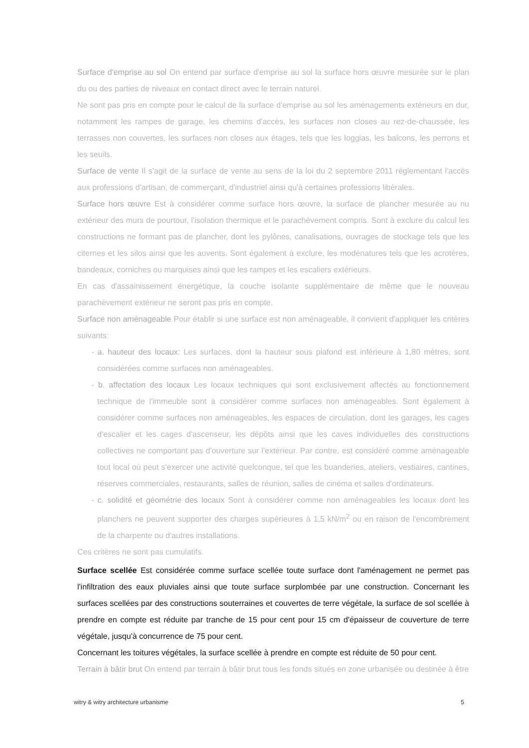Surface d'emprise au sol On entend par surface d'emprise au sol la surface hors œuvre mesurée sur le plan du ou des parties de niveaux en contact direct avec le terrain naturel.
Ne sont pas pris en compte pour le calcul de la surface d'emprise au sol les aménagements extérieurs en dur, notamment les rampes de garage, les chemins d'accès, les surfaces non closes au rez-de-chaussée, les terrasses non couvertes, les surfaces non closes aux étages, tels que les loggias, les balcons, les perrons et les seuils.
Surface de vente Il s'agit de la surface de vente au sens de la loi du 2 septembre 2011 réglementant l'accès aux professions d'artisan, de commerçant, d'industriel ainsi qu'à certaines professions libérales.
Surface hors œuvre Est à considérer comme surface hors œuvre, la surface de plancher mesurée au nu extérieur des murs de pourtour, l'isolation thermique et le parachèvement compris. Sont à exclure du calcul les constructions ne formant pas de plancher, dont les pylônes, canalisations, ouvrages de stockage tels que les citernes et les silos ainsi que les auvents. Sont également à exclure, les modénatures tels que les acrotères, bandeaux, corniches ou marquises ainsi que les rampes et les escaliers extérieurs.
En cas d'assainissement énergétique, la couche isolante supplémentaire de même que le nouveau parachèvement extérieur ne seront pas pris en compte.
Surface non aménageable Pour établir si une surface est non aménageable, il convient d'appliquer les critères suivants:
- a. hauteur des locaux: Les surfaces, dont la hauteur sous plafond est inférieure à 1,80 mètres, sont considérées comme surfaces non aménageables.
- b. affectation des locaux Les locaux techniques qui sont exclusivement affectés au fonctionnement technique de l'immeuble sont à considérer comme surfaces non aménageables. Sont également à considérer comme surfaces non aménageables, les espaces de circulation, dont les garages, les cages d'escalier et les cages d'ascenseur, les dépôts ainsi que les caves individuelles des constructions collectives ne comportant pas d'ouverture sur l'extérieur. Par contre, est considéré comme aménageable tout local où peut s'exercer une activité quelconque, tel que les buanderies, ateliers, vestiaires, cantines, réserves commerciales, restaurants, salles de réunion, salles de cinéma et salles d'ordinateurs.
- c. solidité et géométrie des locaux Sont à considérer comme non aménageables les locaux dont les planchers ne peuvent supporter des charges supérieures à 1,5 kN/m<sup>2</sup> ou en raison de l'encombrement de la charpente ou d'autres installations.
Ces critères ne sont pas cumulatifs.
Surface scellée Est considérée comme surface scellée toute surface dont l'aménagement ne permet pas l'infiltration des eaux pluviales ainsi que toute surface surplombée par une construction. Concernant les surfaces scellées par des constructions souterraines et couvertes de terre végétale, la surface de sol scellée à prendre en compte est réduite par tranche de 15 pour cent pour 15 cm d'épaisseur de couverture de terre végétale, jusqu'à concurrence de 75 pour cent.
Concernant les toitures végétales, la surface scellée à prendre en compte est réduite de 50 pour cent.
Terrain à bâtir brut On entend par terrain à bâtir brut tous les fonds situés en zone urbanisée ou destinée à être
witry & witry architecture urbanisme 5